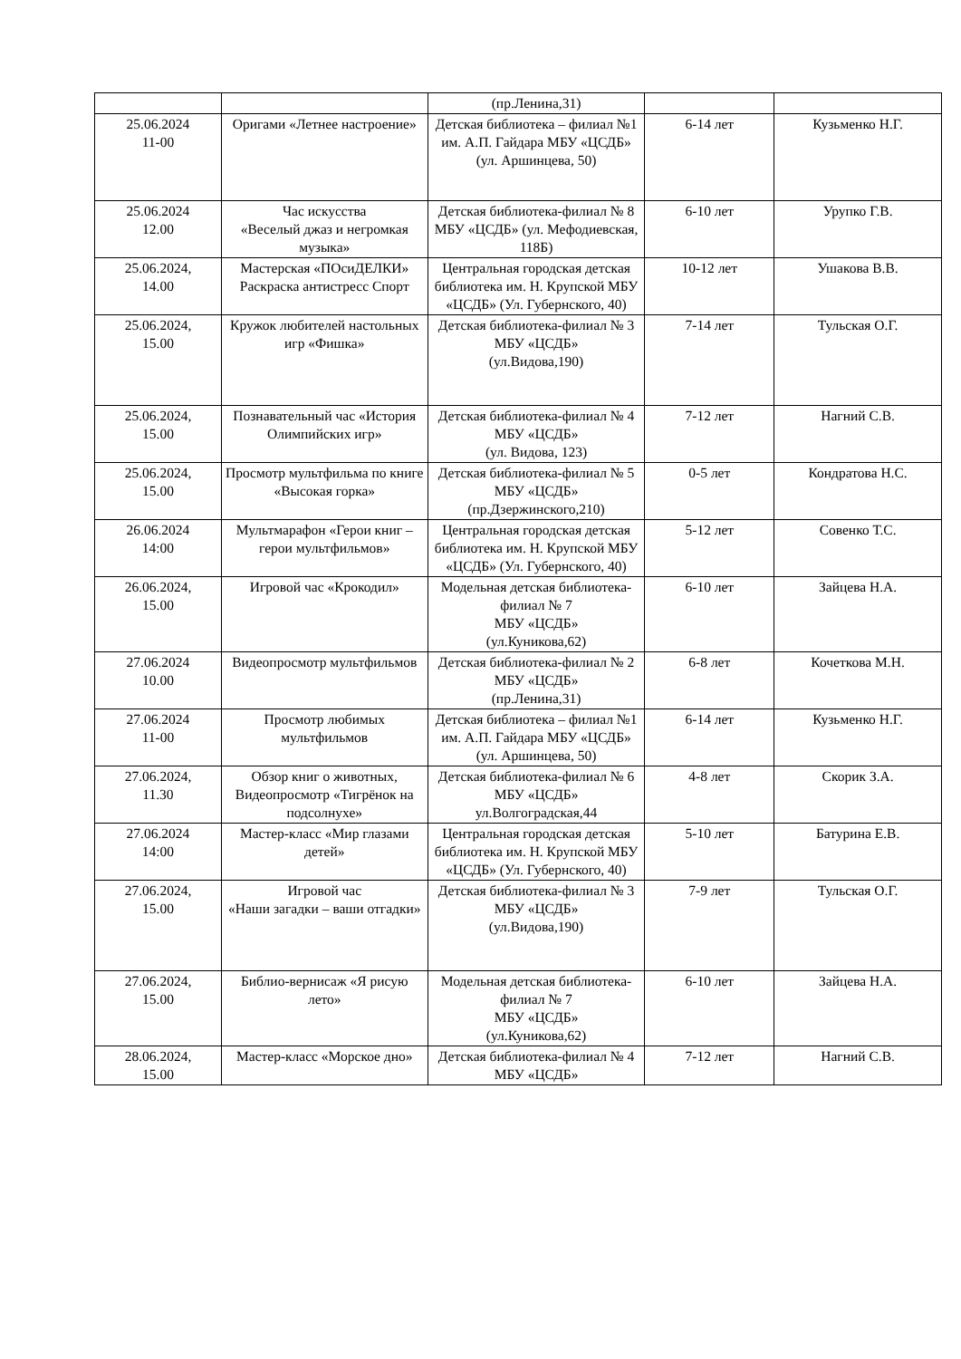| | | (пр.Ленина,31) | | |
| 25.06.2024 11-00 | Оригами «Летнее настроение» | Детская библиотека – филиал №1 им. А.П. Гайдара МБУ «ЦСДБ» (ул. Аршинцева, 50) | 6-14 лет | Кузьменко Н.Г. |
| 25.06.2024 12.00 | Час искусства «Веселый джаз и негромкая музыка» | Детская библиотека-филиал № 8 МБУ «ЦСДБ» (ул. Мефодиевская, 118Б) | 6-10 лет | Урупко Г.В. |
| 25.06.2024, 14.00 | Мастерская «ПОсиДЕЛКИ» Раскраска антистресс Спорт | Центральная городская детская библиотека им. Н. Крупской МБУ «ЦСДБ» (Ул. Губернского, 40) | 10-12 лет | Ушакова В.В. |
| 25.06.2024, 15.00 | Кружок любителей настольных игр «Фишка» | Детская библиотека-филиал № 3 МБУ «ЦСДБ» (ул.Видова,190) | 7-14 лет | Тульская О.Г. |
| 25.06.2024, 15.00 | Познавательный час «История Олимпийских игр» | Детская библиотека-филиал № 4 МБУ «ЦСДБ» (ул. Видова, 123) | 7-12 лет | Нагний С.В. |
| 25.06.2024, 15.00 | Просмотр мультфильма по книге «Высокая горка» | Детская библиотека-филиал № 5 МБУ «ЦСДБ» (пр.Дзержинского,210) | 0-5 лет | Кондратова Н.С. |
| 26.06.2024 14:00 | Мультмарафон «Герои книг – герои мультфильмов» | Центральная городская детская библиотека им. Н. Крупской МБУ «ЦСДБ» (Ул. Губернского, 40) | 5-12 лет | Совенко Т.С. |
| 26.06.2024, 15.00 | Игровой час «Крокодил» | Модельная детская библиотека-филиал № 7 МБУ «ЦСДБ» (ул.Куникова,62) | 6-10 лет | Зайцева Н.А. |
| 27.06.2024 10.00 | Видеопросмотр мультфильмов | Детская библиотека-филиал № 2 МБУ «ЦСДБ» (пр.Ленина,31) | 6-8 лет | Кочеткова М.Н. |
| 27.06.2024 11-00 | Просмотр любимых мультфильмов | Детская библиотека – филиал №1 им. А.П. Гайдара МБУ «ЦСДБ» (ул. Аршинцева, 50) | 6-14 лет | Кузьменко Н.Г. |
| 27.06.2024, 11.30 | Обзор книг о животных, Видеопросмотр «Тигрёнок на подсолнухе» | Детская библиотека-филиал № 6 МБУ «ЦСДБ» ул.Волгоградская,44 | 4-8 лет | Скорик З.А. |
| 27.06.2024 14:00 | Мастер-класс «Мир глазами детей» | Центральная городская детская библиотека им. Н. Крупской МБУ «ЦСДБ» (Ул. Губернского, 40) | 5-10 лет | Батурина Е.В. |
| 27.06.2024, 15.00 | Игровой час «Наши загадки – ваши отгадки» | Детская библиотека-филиал № 3 МБУ «ЦСДБ» (ул.Видова,190) | 7-9 лет | Тульская О.Г. |
| 27.06.2024, 15.00 | Библио-вернисаж «Я рисую лето» | Модельная детская библиотека-филиал № 7 МБУ «ЦСДБ» (ул.Куникова,62) | 6-10 лет | Зайцева Н.А. |
| 28.06.2024, 15.00 | Мастер-класс «Морское дно» | Детская библиотека-филиал № 4 МБУ «ЦСДБ» | 7-12 лет | Нагний С.В. |